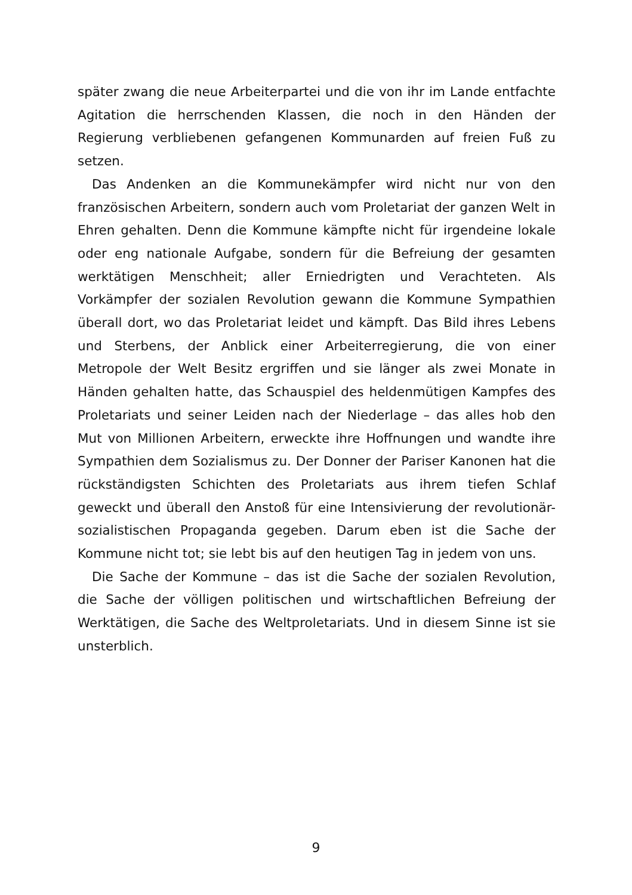später zwang die neue Arbeiterpartei und die von ihr im Lande entfachte Agitation die herrschenden Klassen, die noch in den Händen der Regierung verbliebenen gefangenen Kommunarden auf freien Fuß zu setzen.
Das Andenken an die Kommunekämpfer wird nicht nur von den französischen Arbeitern, sondern auch vom Proletariat der ganzen Welt in Ehren gehalten. Denn die Kommune kämpfte nicht für irgendeine lokale oder eng nationale Aufgabe, sondern für die Befreiung der gesamten werktätigen Menschheit; aller Erniedrigten und Verachteten. Als Vorkämpfer der sozialen Revolution gewann die Kommune Sympathien überall dort, wo das Proletariat leidet und kämpft. Das Bild ihres Lebens und Sterbens, der Anblick einer Arbeiterregierung, die von einer Metropole der Welt Besitz ergriffen und sie länger als zwei Monate in Händen gehalten hatte, das Schauspiel des heldenmütigen Kampfes des Proletariats und seiner Leiden nach der Niederlage – das alles hob den Mut von Millionen Arbeitern, erweckte ihre Hoffnungen und wandte ihre Sympathien dem Sozialismus zu. Der Donner der Pariser Kanonen hat die rückständigsten Schichten des Proletariats aus ihrem tiefen Schlaf geweckt und überall den Anstoß für eine Intensivierung der revolutionär-sozialistischen Propaganda gegeben. Darum eben ist die Sache der Kommune nicht tot; sie lebt bis auf den heutigen Tag in jedem von uns.
Die Sache der Kommune – das ist die Sache der sozialen Revolution, die Sache der völligen politischen und wirtschaftlichen Befreiung der Werktätigen, die Sache des Weltproletariats. Und in diesem Sinne ist sie unsterblich.
9